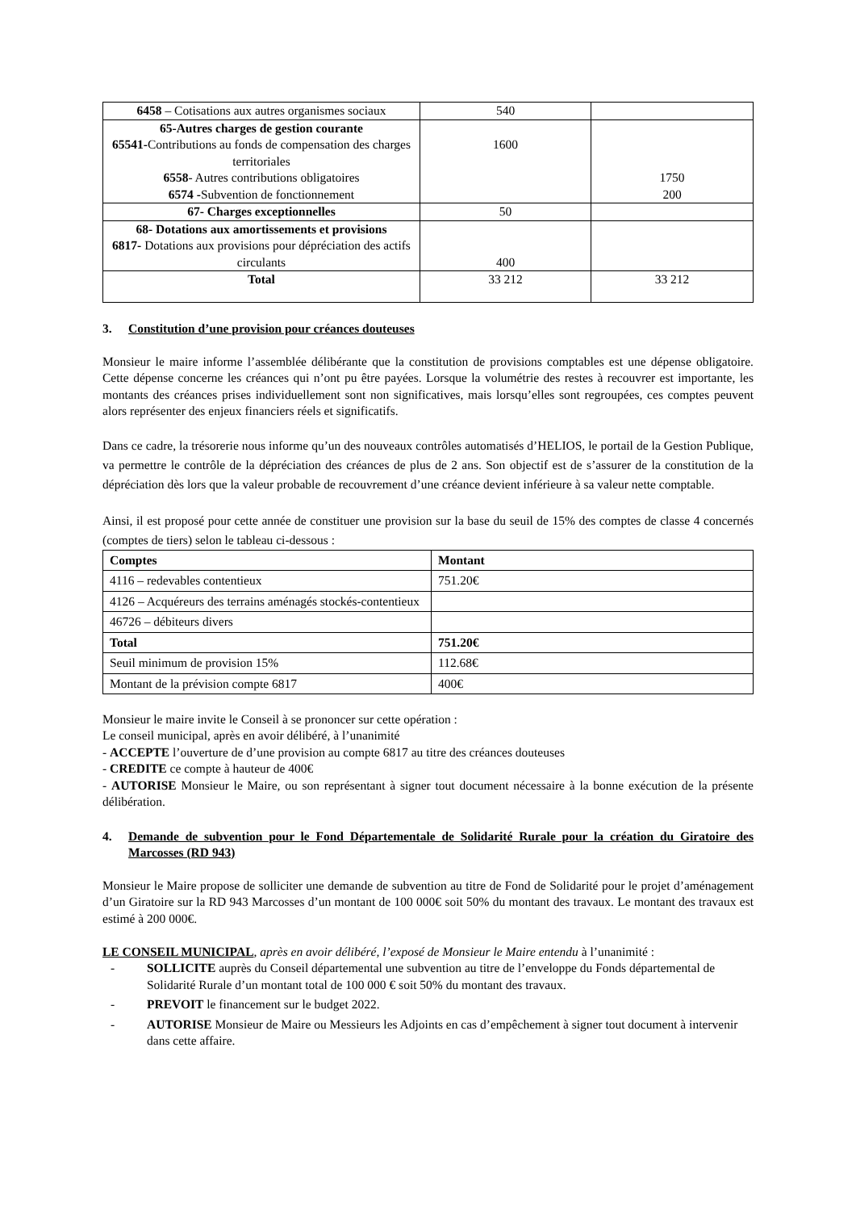| 6458 – Cotisations aux autres organismes sociaux | 540 | |
| 65-Autres charges de gestion courante 65541- Contributions au fonds de compensation des charges territoriales 6558 - Autres contributions obligatoires 6574 - Subvention de fonctionnement | 1600 | 1750 200 |
| 67- Charges exceptionnelles | 50 | |
| 68- Dotations aux amortissements et provisions 6817- Dotations aux provisions pour dépréciation des actifs circulants | 400 | |
| Total | 33 212 | 33 212 |
3. Constitution d’une provision pour créances douteuses
Monsieur le maire informe l’assemblée délibérante que la constitution de provisions comptables est une dépense obligatoire. Cette dépense concerne les créances qui n’ont pu être payées. Lorsque la volumétrie des restes à recouvrer est importante, les montants des créances prises individuellement sont non significatives, mais lorsqu’elles sont regroupées, ces comptes peuvent alors représenter des enjeux financiers réels et significatifs.
Dans ce cadre, la trésorerie nous informe qu’un des nouveaux contrôles automatisés d’HELIOS, le portail de la Gestion Publique, va permettre le contrôle de la dépréciation des créances de plus de 2 ans. Son objectif est de s’assurer de la constitution de la dépréciation dès lors que la valeur probable de recouvrement d’une créance devient inférieure à sa valeur nette comptable.
Ainsi, il est proposé pour cette année de constituer une provision sur la base du seuil de 15% des comptes de classe 4 concernés (comptes de tiers) selon le tableau ci-dessous :
| Comptes | Montant |
| --- | --- |
| 4116 – redevables contentieux | 751.20€ |
| 4126 – Acquéreurs des terrains aménagés stockés-contentieux | |
| 46726 – débiteurs divers | |
| Total | 751.20€ |
| Seuil minimum de provision 15% | 112.68€ |
| Montant de la prévision compte 6817 | 400€ |
Monsieur le maire invite le Conseil à se prononcer sur cette opération :
Le conseil municipal, après en avoir délibéré, à l’unanimité
- ACCEPTE l’ouverture de d’une provision au compte 6817 au titre des créances douteuses
- CREDITE ce compte à hauteur de 400€
- AUTORISE Monsieur le Maire, ou son représentant à signer tout document nécessaire à la bonne exécution de la présente délibération.
4. Demande de subvention pour le Fond Départementale de Solidarité Rurale pour la création du Giratoire des Marcosses (RD 943)
Monsieur le Maire propose de solliciter une demande de subvention au titre de Fond de Solidarité pour le projet d’aménagement d’un Giratoire sur la RD 943 Marcosses d’un montant de 100 000€ soit 50% du montant des travaux. Le montant des travaux est estimé à 200 000€.
LE CONSEIL MUNICIPAL, après en avoir délibéré, l’exposé de Monsieur le Maire entendu à l’unanimité :
- SOLLICITE auprès du Conseil départemental une subvention au titre de l’enveloppe du Fonds départemental de Solidarité Rurale d’un montant total de 100 000 € soit 50% du montant des travaux.
- PREVOIT le financement sur le budget 2022.
- AUTORISE Monsieur de Maire ou Messieurs les Adjoints en cas d’empêchement à signer tout document à intervenir dans cette affaire.